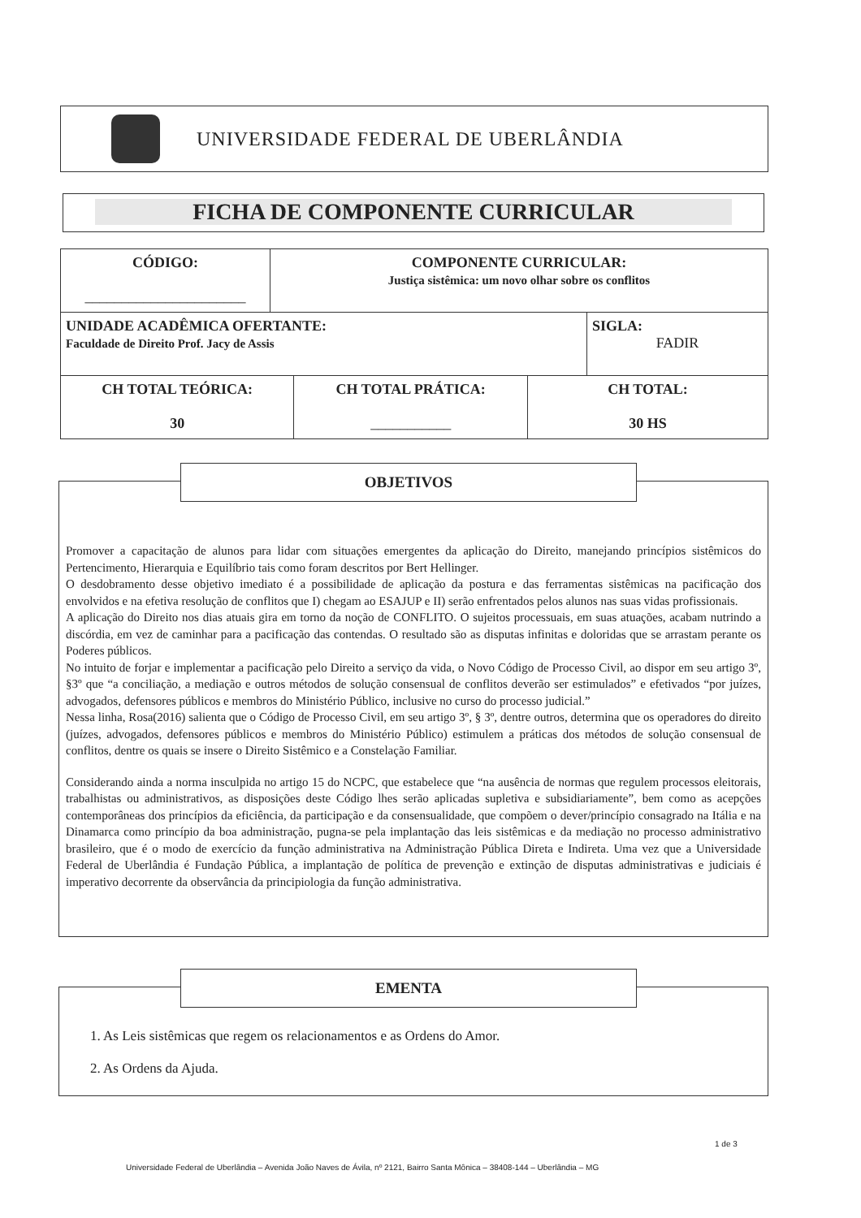UNIVERSIDADE FEDERAL DE UBERLÂNDIA
FICHA DE COMPONENTE CURRICULAR
| CÓDIGO: ______________________ | COMPONENTE CURRICULAR: Justiça sistêmica: um novo olhar sobre os conflitos | |
| UNIDADE ACADÊMICA OFERTANTE: Faculdade de Direito Prof. Jacy de Assis | | SIGLA: FADIR |
| CH TOTAL TEÓRICA: 30 | CH TOTAL PRÁTICA: ___________ | CH TOTAL: 30 HS |
Promover a capacitação de alunos para lidar com situações emergentes da aplicação do Direito, manejando princípios sistêmicos do Pertencimento, Hierarquia e Equilíbrio tais como foram descritos por Bert Hellinger.
O desdobramento desse objetivo imediato é a possibilidade de aplicação da postura e das ferramentas sistêmicas na pacificação dos envolvidos e na efetiva resolução de conflitos que I) chegam ao ESAJUP e II) serão enfrentados pelos alunos nas suas vidas profissionais.
A aplicação do Direito nos dias atuais gira em torno da noção de CONFLITO. O sujeitos processuais, em suas atuações, acabam nutrindo a discórdia, em vez de caminhar para a pacificação das contendas. O resultado são as disputas infinitas e doloridas que se arrastam perante os Poderes públicos.
No intuito de forjar e implementar a pacificação pelo Direito a serviço da vida, o Novo Código de Processo Civil, ao dispor em seu artigo 3º, §3º que “a conciliação, a mediação e outros métodos de solução consensual de conflitos deverão ser estimulados” e efetivados “por juízes, advogados, defensores públicos e membros do Ministério Público, inclusive no curso do processo judicial.”
Nessa linha, Rosa(2016) salienta que o Código de Processo Civil, em seu artigo 3º, § 3º, dentre outros, determina que os operadores do direito (juízes, advogados, defensores públicos e membros do Ministério Público) estimulem a práticas dos métodos de solução consensual de conflitos, dentre os quais se insere o Direito Sistêmico e a Constelação Familiar.
Considerando ainda a norma insculpida no artigo 15 do NCPC, que estabelece que “na ausência de normas que regulem processos eleitorais, trabalhistas ou administrativos, as disposições deste Código lhes serão aplicadas supletiva e subsidiariamente”, bem como as acepções contemporâneas dos princípios da eficiência, da participação e da consensualidade, que compõem o dever/princípio consagrado na Itália e na Dinamarca como princípio da boa administração, pugna-se pela implantação das leis sistêmicas e da mediação no processo administrativo brasileiro, que é o modo de exercício da função administrativa na Administração Pública Direta e Indireta. Uma vez que a Universidade Federal de Uberlândia é Fundação Pública, a implantação de política de prevenção e extinção de disputas administrativas e judiciais é imperativo decorrente da observância da principiologia da função administrativa.
OBJETIVOS
1. As Leis sistêmicas que regem os relacionamentos e as Ordens do Amor.
2. As Ordens da Ajuda.
EMENTA
1 de 3
Universidade Federal de Uberlândia – Avenida João Naves de Ávila, nº 2121, Bairro Santa Mônica – 38408-144 – Uberlândia – MG